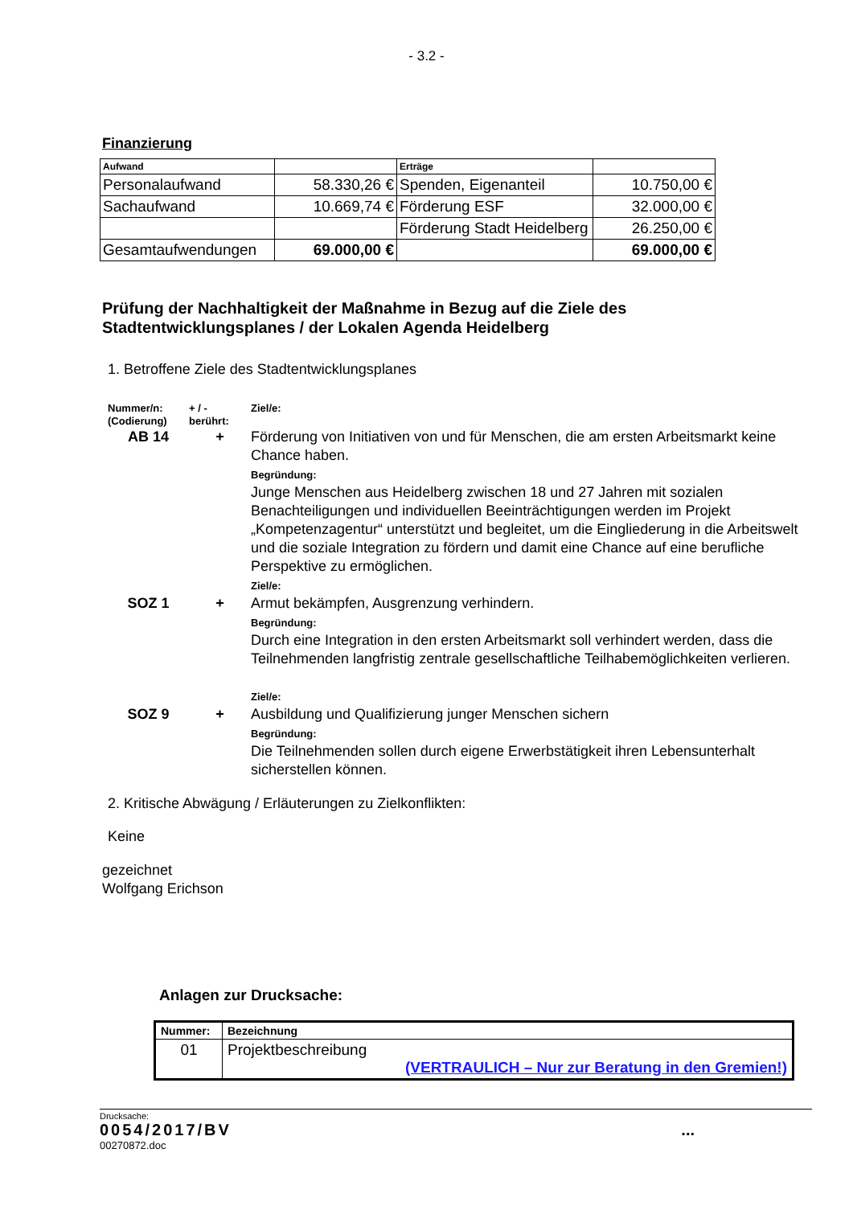- 3.2 -
Finanzierung
| Aufwand | | Erträge | |
| Personalaufwand | 58.330,26 € | Spenden, Eigenanteil | 10.750,00 € |
| Sachaufwand | 10.669,74 € | Förderung ESF | 32.000,00 € |
| | | Förderung Stadt Heidelberg | 26.250,00 € |
| Gesamtaufwendungen | 69.000,00 € | | 69.000,00 € |
Prüfung der Nachhaltigkeit der Maßnahme in Bezug auf die Ziele des Stadtentwicklungsplanes / der Lokalen Agenda Heidelberg
1. Betroffene Ziele des Stadtentwicklungsplanes
Nummer/n:
(Codierung)
+ / -
berührt:
Ziel/e:
AB 14
+
Förderung von Initiativen von und für Menschen, die am ersten Arbeitsmarkt keine Chance haben.
Begründung:
Junge Menschen aus Heidelberg zwischen 18 und 27 Jahren mit sozialen Benachteiligungen und individuellen Beeinträchtigungen werden im Projekt „Kompetenzagentur“ unterstützt und begleitet, um die Eingliederung in die Arbeitswelt und die soziale Integration zu fördern und damit eine Chance auf eine berufliche Perspektive zu ermöglichen.
Ziel/e:
SOZ 1
+
Armut bekämpfen, Ausgrenzung verhindern.
Begründung:
Durch eine Integration in den ersten Arbeitsmarkt soll verhindert werden, dass die Teilnehmenden langfristig zentrale gesellschaftliche Teilhabemöglichkeiten verlieren.
Ziel/e:
SOZ 9
+
Ausbildung und Qualifizierung junger Menschen sichern
Begründung:
Die Teilnehmenden sollen durch eigene Erwerbstätigkeit ihren Lebensunterhalt sicherstellen können.
2. Kritische Abwägung / Erläuterungen zu Zielkonflikten:
Keine
gezeichnet
Wolfgang Erichson
Anlagen zur Drucksache:
| Nummer: | Bezeichnung |
| --- | --- |
| 01 | Projektbeschreibung (VERTRAULICH – Nur zur Beratung in den Gremien!) |
Drucksache:
0054/2017/BV...
00270872.doc